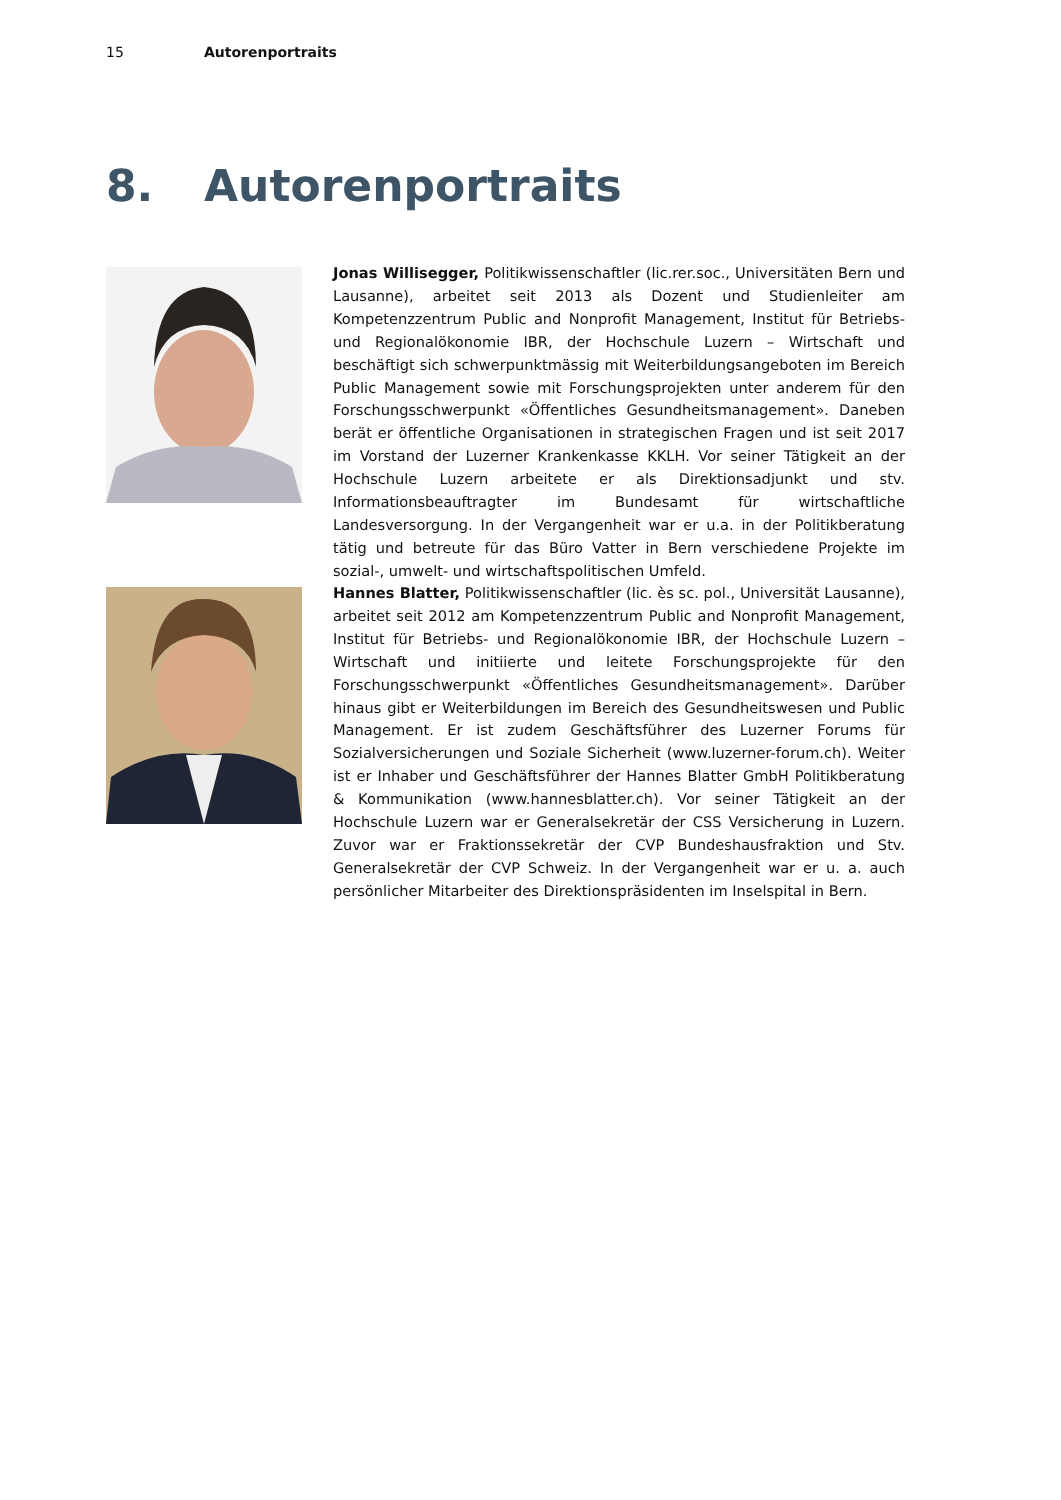15 Autorenportraits
8. Autorenportraits
Jonas Willisegger, Politikwissenschaftler (lic.rer.soc., Universitäten Bern und Lausanne), arbeitet seit 2013 als Dozent und Studienleiter am Kompetenzzentrum Public and Nonprofit Management, Institut für Betriebs- und Regionalökonomie IBR, der Hochschule Luzern – Wirtschaft und beschäftigt sich schwerpunktmässig mit Weiterbildungsangeboten im Bereich Public Management sowie mit Forschungsprojekten unter anderem für den Forschungsschwerpunkt «Öffentliches Gesundheitsmanagement». Daneben berät er öffentliche Organisationen in strategischen Fragen und ist seit 2017 im Vorstand der Luzerner Krankenkasse KKLH. Vor seiner Tätigkeit an der Hochschule Luzern arbeitete er als Direktionsadjunkt und stv. Informationsbeauftragter im Bundesamt für wirtschaftliche Landesversorgung. In der Vergangenheit war er u.a. in der Politikberatung tätig und betreute für das Büro Vatter in Bern verschiedene Projekte im sozial-, umwelt- und wirtschaftspolitischen Umfeld.
Hannes Blatter, Politikwissenschaftler (lic. ès sc. pol., Universität Lausanne), arbeitet seit 2012 am Kompetenzzentrum Public and Nonprofit Management, Institut für Betriebs- und Regionalökonomie IBR, der Hochschule Luzern – Wirtschaft und initiierte und leitete Forschungsprojekte für den Forschungsschwerpunkt «Öffentliches Gesundheitsmanagement». Darüber hinaus gibt er Weiterbildungen im Bereich des Gesundheitswesen und Public Management. Er ist zudem Geschäftsführer des Luzerner Forums für Sozialversicherungen und Soziale Sicherheit (www.luzerner-forum.ch). Weiter ist er Inhaber und Geschäftsführer der Hannes Blatter GmbH Politikberatung & Kommunikation (www.hannesblatter.ch). Vor seiner Tätigkeit an der Hochschule Luzern war er Generalsekretär der CSS Versicherung in Luzern. Zuvor war er Fraktionssekretär der CVP Bundeshausfraktion und Stv. Generalsekretär der CVP Schweiz. In der Vergangenheit war er u. a. auch persönlicher Mitarbeiter des Direktionspräsidenten im Inselspital in Bern.